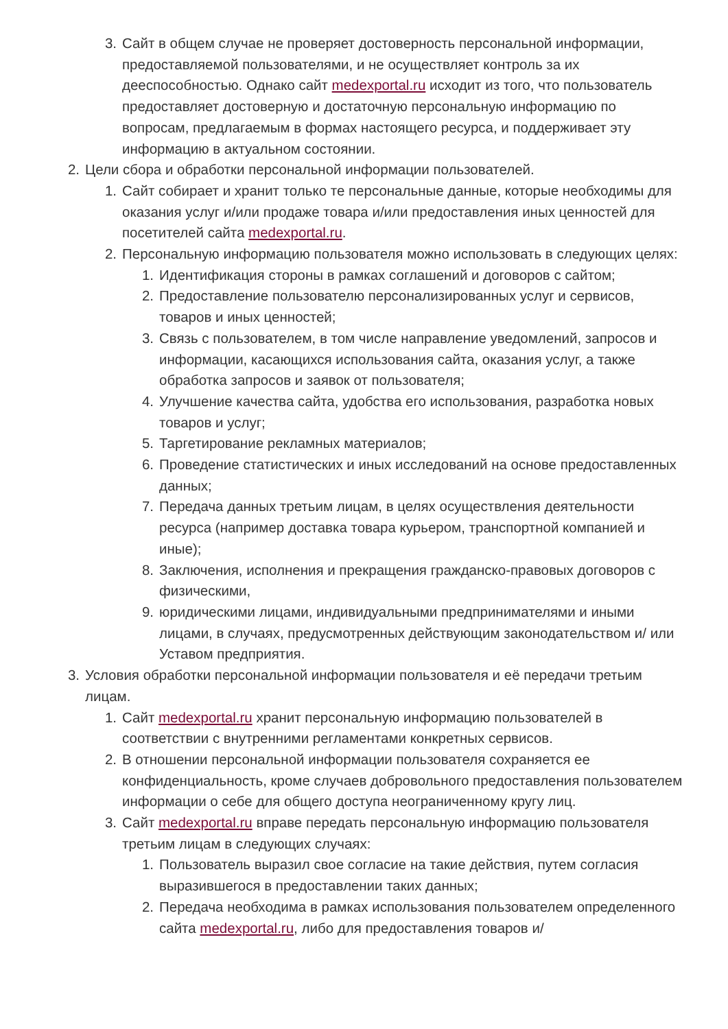3. Сайт в общем случае не проверяет достоверность персональной информации, предоставляемой пользователями, и не осуществляет контроль за их дееспособностью. Однако сайт medexportal.ru исходит из того, что пользователь предоставляет достоверную и достаточную персональную информацию по вопросам, предлагаемым в формах настоящего ресурса, и поддерживает эту информацию в актуальном состоянии.
2. Цели сбора и обработки персональной информации пользователей.
1. Сайт собирает и хранит только те персональные данные, которые необходимы для оказания услуг и/или продаже товара и/или предоставления иных ценностей для посетителей сайта medexportal.ru.
2. Персональную информацию пользователя можно использовать в следующих целях:
1. Идентификация стороны в рамках соглашений и договоров с сайтом;
2. Предоставление пользователю персонализированных услуг и сервисов, товаров и иных ценностей;
3. Связь с пользователем, в том числе направление уведомлений, запросов и информации, касающихся использования сайта, оказания услуг, а также обработка запросов и заявок от пользователя;
4. Улучшение качества сайта, удобства его использования, разработка новых товаров и услуг;
5. Таргетирование рекламных материалов;
6. Проведение статистических и иных исследований на основе предоставленных данных;
7. Передача данных третьим лицам, в целях осуществления деятельности ресурса (например доставка товара курьером, транспортной компанией и иные);
8. Заключения, исполнения и прекращения гражданско-правовых договоров с физическими,
9. юридическими лицами, индивидуальными предпринимателями и иными лицами, в случаях, предусмотренных действующим законодательством и/ или Уставом предприятия.
3. Условия обработки персональной информации пользователя и её передачи третьим лицам.
1. Сайт medexportal.ru хранит персональную информацию пользователей в соответствии с внутренними регламентами конкретных сервисов.
2. В отношении персональной информации пользователя сохраняется ее конфиденциальность, кроме случаев добровольного предоставления пользователем информации о себе для общего доступа неограниченному кругу лиц.
3. Сайт medexportal.ru вправе передать персональную информацию пользователя третьим лицам в следующих случаях:
1. Пользователь выразил свое согласие на такие действия, путем согласия выразившегося в предоставлении таких данных;
2. Передача необходима в рамках использования пользователем определенного сайта medexportal.ru, либо для предоставления товаров и/